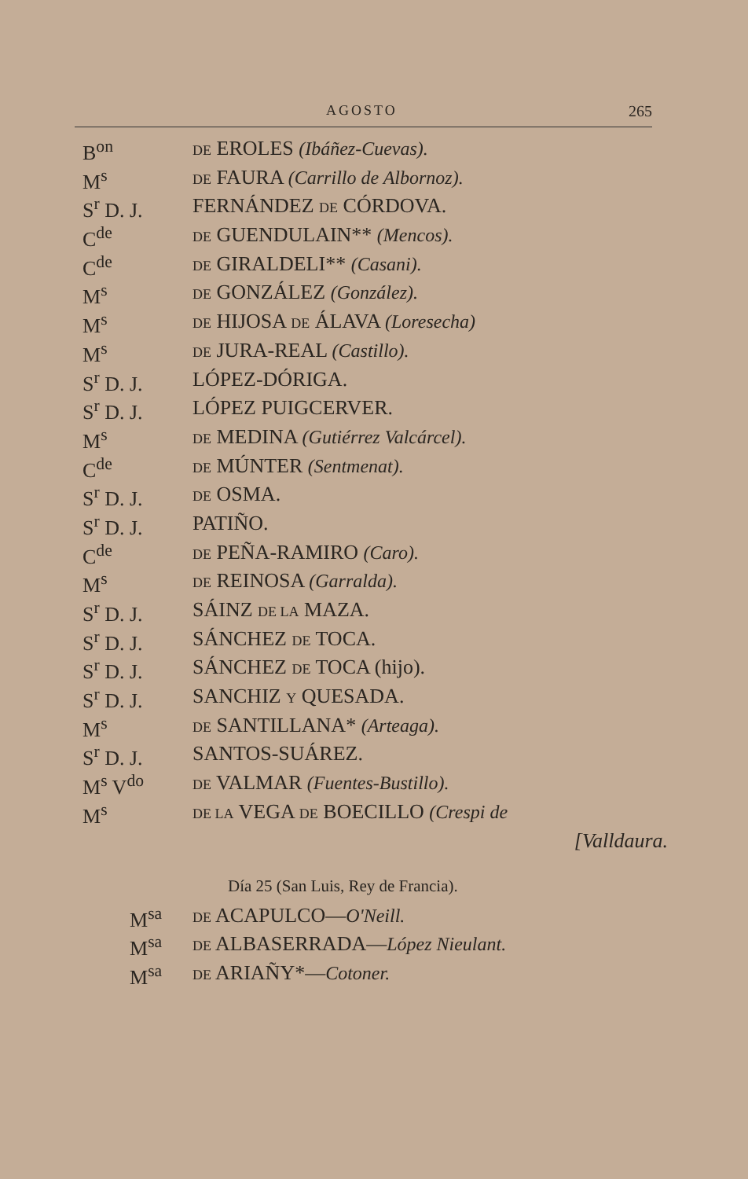AGOSTO 265
| B<sup>on</sup> | DE EROLES (Ibáñez-Cuevas). |
| M<sup>s</sup> | DE FAURA (Carrillo de Albornoz). |
| S<sup>r</sup> D. J. | FERNÁNDEZ DE CÓRDOVA. |
| C<sup>de</sup> | DE GUENDULAIN** (Mencos). |
| C<sup>de</sup> | DE GIRALDELI** (Casani). |
| M<sup>s</sup> | DE GONZÁLEZ (González). |
| M<sup>s</sup> | DE HIJOSA DE ÁLAVA (Loresecha) |
| M<sup>s</sup> | DE JURA-REAL (Castillo). |
| S<sup>r</sup> D. J. | LÓPEZ-DÓRIGA. |
| S<sup>r</sup> D. J. | LÓPEZ PUIGCERVER. |
| M<sup>s</sup> | DE MEDINA (Gutiérrez Valcárcel). |
| C<sup>de</sup> | DE MÚNTER (Sentmenat). |
| S<sup>r</sup> D. J. | DE OSMA. |
| S<sup>r</sup> D. J. | PATIÑO. |
| C<sup>de</sup> | DE PEÑA-RAMIRO (Caro). |
| M<sup>s</sup> | DE REINOSA (Garralda). |
| S<sup>r</sup> D. J. | SÁINZ DE LA MAZA. |
| S<sup>r</sup> D. J. | SÁNCHEZ DE TOCA. |
| S<sup>r</sup> D. J. | SÁNCHEZ DE TOCA (hijo). |
| S<sup>r</sup> D. J. | SANCHIZ Y QUESADA. |
| M<sup>s</sup> | DE SANTILLANA* (Arteaga). |
| S<sup>r</sup> D. J. | SANTOS-SUÁREZ. |
| M<sup>s</sup> V<sup>do</sup> | DE VALMAR (Fuentes-Bustillo). |
| M<sup>s</sup> | DE LA VEGA DE BOECILLO (Crespi de |
[Valldaura.
Día 25 (San Luis, Rey de Francia).
| M<sup>sa</sup> | DE ACAPULCO— O'Neill. |
| M<sup>sa</sup> | DE ALBASERRADA— López Nieulant. |
| M<sup>sa</sup> | DE ARIAÑY*— Cotoner. |